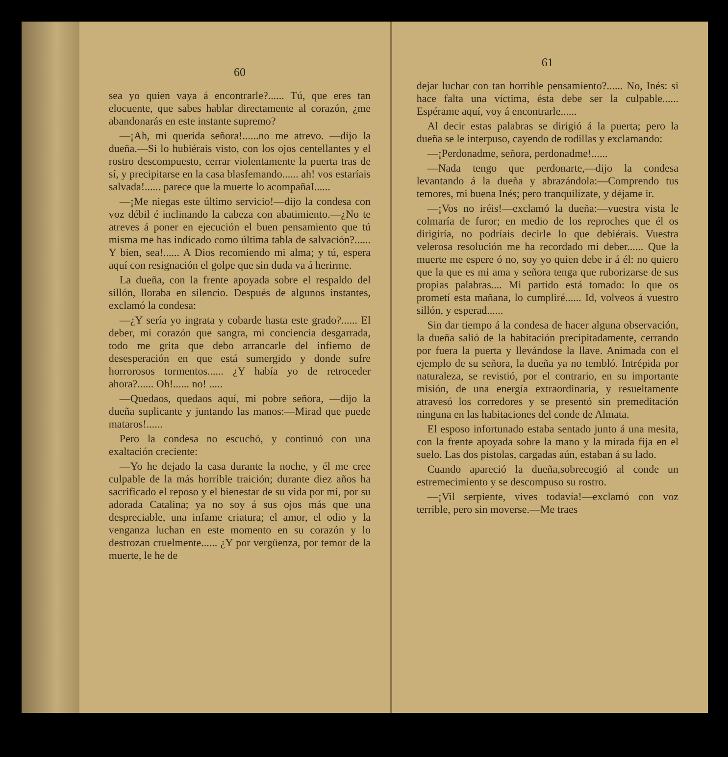60
sea yo quien vaya á encontrarle?...... Tú, que eres tan elocuente, que sabes hablar directamente al corazón, ¿me abandonarás en este instante supremo?
—¡Ah, mi querida señora!......no me atrevo. —dijo la dueña.—Si lo hubiérais visto, con los ojos centellantes y el rostro descompuesto, cerrar violentamente la puerta tras de sí, y precipitarse en la casa blasfemando...... ah! vos estaríais salvada!...... parece que la muerte lo acompañaI......
—¡Me niegas este último servicio!—dijo la condesa con voz débil é inclinando la cabeza con abatimiento.—¿No te atreves á poner en ejecución el buen pensamiento que tú misma me has indicado como última tabla de salvación?...... Y bien, sea!...... A Dios recomiendo mi alma; y tú, espera aquí con resignación el golpe que sin duda va á herirme.
La dueña, con la frente apoyada sobre el respaldo del sillón, lloraba en silencio. Después de algunos instantes, exclamó la condesa:
—¿Y sería yo ingrata y cobarde hasta este grado?...... El deber, mi corazón que sangra, mi conciencia desgarrada, todo me grita que debo arrancarle del infierno de desesperación en que está sumergido y donde sufre horrorosos tormentos...... ¿Y había yo de retroceder ahora?...... Oh!...... no! .....
—Quedaos, quedaos aquí, mi pobre señora, —dijo la dueña suplicante y juntando las manos:—Mirad que puede mataros!......
Pero la condesa no escuchó, y continuó con una exaltación creciente:
—Yo he dejado la casa durante la noche, y él me cree culpable de la más horrible traición; durante diez años ha sacrificado el reposo y el bienestar de su vida por mí, por su adorada Catalina; ya no soy á sus ojos más que una despreciable, una infame criatura; el amor, el odio y la venganza luchan en este momento en su corazón y lo destrozan cruelmente...... ¿Y por vergüenza, por temor de la muerte, le he de
61
dejar luchar con tan horrible pensamiento?...... No, Inés: si hace falta una víctima, ésta debe ser la culpable...... Espérame aquí, voy á encontrarle......
Al decir estas palabras se dirigió á la puerta; pero la dueña se le interpuso, cayendo de rodillas y exclamando:
—¡Perdonadme, señora, perdonadme!......
—Nada tengo que perdonarte,—dijo la condesa levantando á la dueña y abrazándola:—Comprendo tus temores, mi buena Inés; pero tranquilízate, y déjame ir.
—¡Vos no iréis!—exclamó la dueña:—vuestra vista le colmaría de furor; en medio de los reproches que él os dirigiría, no podríais decirle lo que debiérais. Vuestra velerosa resolución me ha recordado mi deber...... Que la muerte me espere ó no, soy yo quien debe ir á él: no quiero que la que es mi ama y señora tenga que ruborizarse de sus propias palabras.... Mi partido está tomado: lo que os prometí esta mañana, lo cumpliré...... Id, volveos á vuestro sillón, y esperad......
Sin dar tiempo á la condesa de hacer alguna observación, la dueña salió de la habitación precipitadamente, cerrando por fuera la puerta y llevándose la llave. Animada con el ejemplo de su señora, la dueña ya no tembló. Intrépida por naturaleza, se revistió, por el contrario, en su importante misión, de una energía extraordinaria, y resueltamente atravesó los corredores y se presentó sin premeditación ninguna en las habitaciones del conde de Almata.
El esposo infortunado estaba sentado junto á una mesita, con la frente apoyada sobre la mano y la mirada fija en el suelo. Las dos pistolas, cargadas aún, estaban á su lado.
Cuando apareció la dueña,sobrecogió al conde un estremecimiento y se descompuso su rostro.
—¡Vil serpiente, vives todavía!—exclamó con voz terrible, pero sin moverse.—Me traes